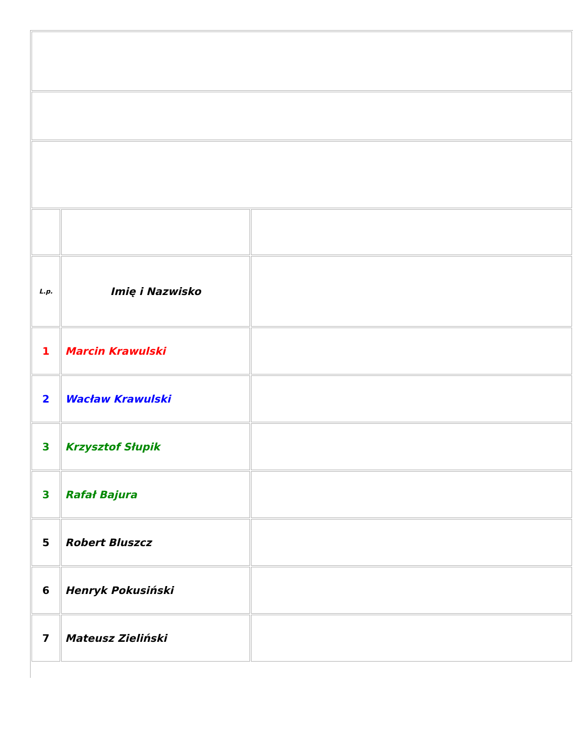| L.p. | Imię i Nazwisko | |
| 1 | Marcin Krawulski | |
| 2 | Wacław Krawulski | |
| 3 | Krzysztof Słupik | |
| 3 | Rafał Bajura | |
| 5 | Robert Bluszcz | |
| 6 | Henryk Pokusiński | |
| 7 | Mateusz Zieliński | |